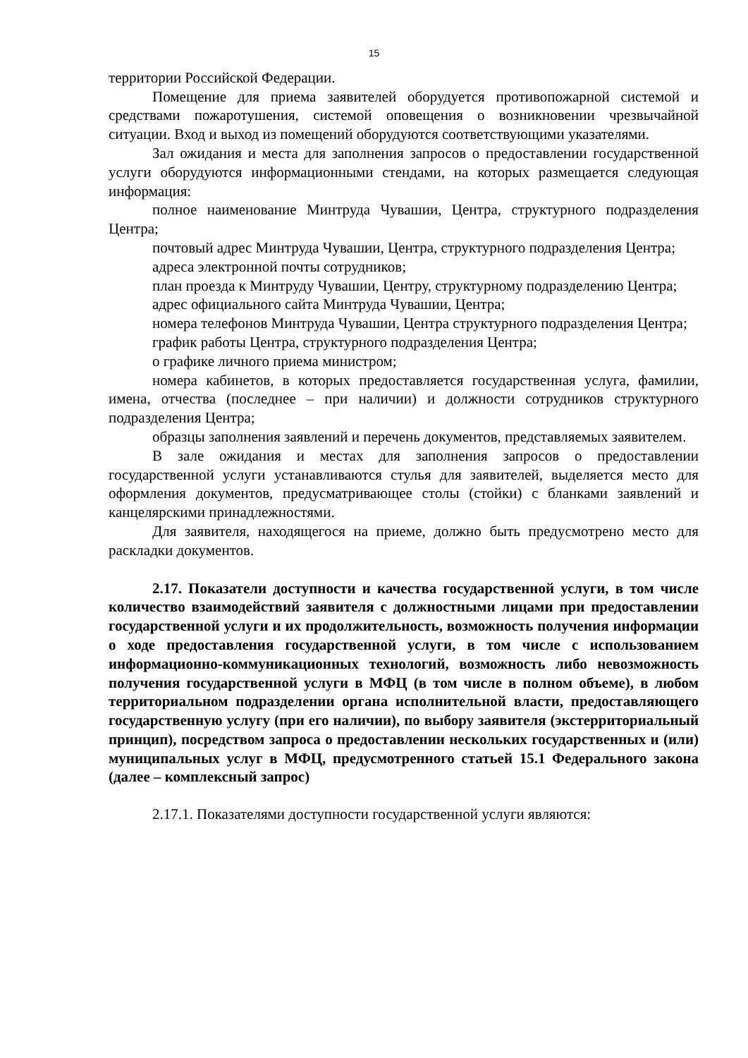15
территории Российской Федерации.
Помещение для приема заявителей оборудуется противопожарной системой и средствами пожаротушения, системой оповещения о возникновении чрезвычайной ситуации. Вход и выход из помещений оборудуются соответствующими указателями.
Зал ожидания и места для заполнения запросов о предоставлении государственной услуги оборудуются информационными стендами, на которых размещается следующая информация:
полное наименование Минтруда Чувашии, Центра, структурного подразделения Центра;
почтовый адрес Минтруда Чувашии, Центра, структурного подразделения Центра;
адреса электронной почты сотрудников;
план проезда к Минтруду Чувашии, Центру, структурному подразделению Центра;
адрес официального сайта Минтруда Чувашии, Центра;
номера телефонов Минтруда Чувашии, Центра структурного подразделения Центра;
график работы Центра, структурного подразделения Центра;
о графике личного приема министром;
номера кабинетов, в которых предоставляется государственная услуга, фамилии, имена, отчества (последнее – при наличии) и должности сотрудников структурного подразделения Центра;
образцы заполнения заявлений и перечень документов, представляемых заявителем.
В зале ожидания и местах для заполнения запросов о предоставлении государственной услуги устанавливаются стулья для заявителей, выделяется место для оформления документов, предусматривающее столы (стойки) с бланками заявлений и канцелярскими принадлежностями.
Для заявителя, находящегося на приеме, должно быть предусмотрено место для раскладки документов.
2.17. Показатели доступности и качества государственной услуги, в том числе количество взаимодействий заявителя с должностными лицами при предоставлении государственной услуги и их продолжительность, возможность получения информации о ходе предоставления государственной услуги, в том числе с использованием информационно-коммуникационных технологий, возможность либо невозможность получения государственной услуги в МФЦ (в том числе в полном объеме), в любом территориальном подразделении органа исполнительной власти, предоставляющего государственную услугу (при его наличии), по выбору заявителя (экстерриториальный принцип), посредством запроса о предоставлении нескольких государственных и (или) муниципальных услуг в МФЦ, предусмотренного статьей 15.1 Федерального закона (далее – комплексный запрос)
2.17.1. Показателями доступности государственной услуги являются: